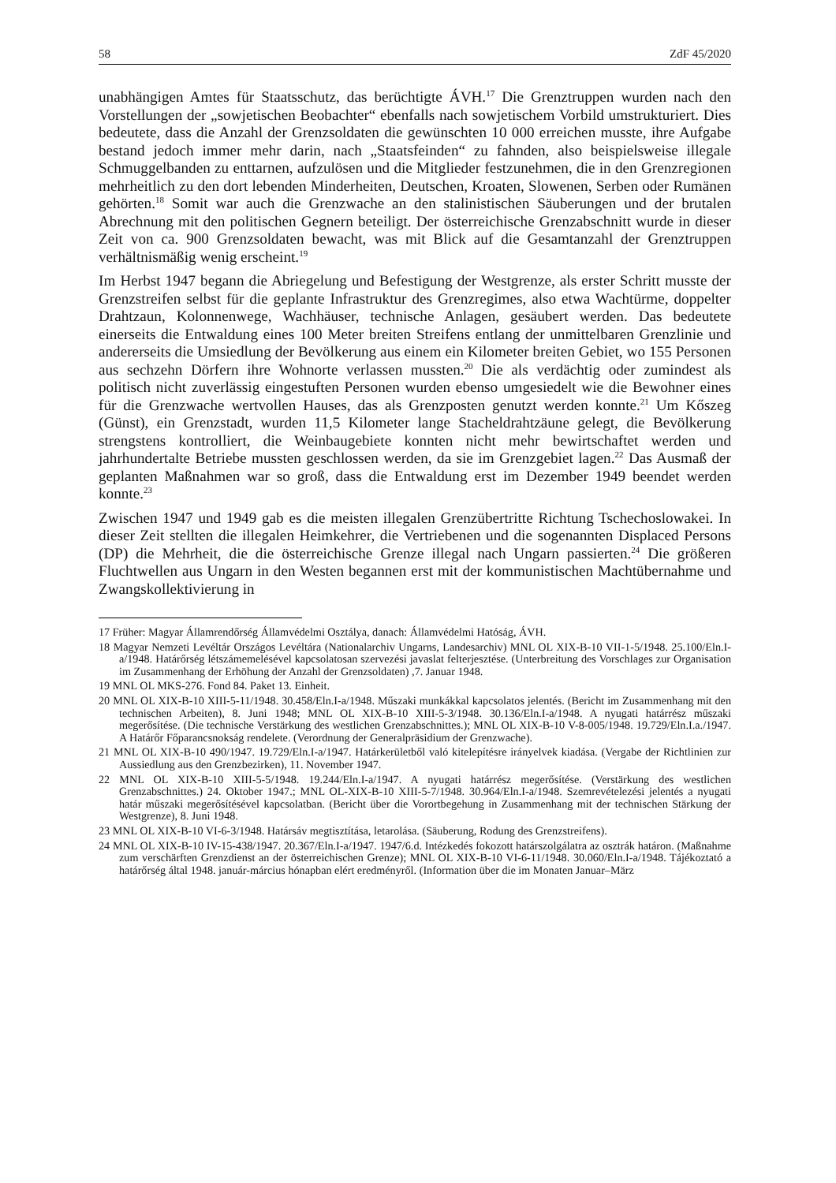58 ZdF 45/2020
unabhängigen Amtes für Staatsschutz, das berüchtigte ÁVH.<sup>17</sup> Die Grenztruppen wurden nach den Vorstellungen der „sowjetischen Beobachter“ ebenfalls nach sowjetischem Vorbild umstrukturiert. Dies bedeutete, dass die Anzahl der Grenzsoldaten die gewünschten 10 000 erreichen musste, ihre Aufgabe bestand jedoch immer mehr darin, nach „Staatsfeinden“ zu fahnden, also beispielsweise illegale Schmuggelbanden zu enttarnen, aufzulösen und die Mitglieder festzunehmen, die in den Grenzregionen mehrheitlich zu den dort lebenden Minderheiten, Deutschen, Kroaten, Slowenen, Serben oder Rumänen gehörten.<sup>18</sup> Somit war auch die Grenzwache an den stalinistischen Säuberungen und der brutalen Abrechnung mit den politischen Gegnern beteiligt. Der österreichische Grenzabschnitt wurde in dieser Zeit von ca. 900 Grenzsoldaten bewacht, was mit Blick auf die Gesamtanzahl der Grenztruppen verhältnismäßig wenig erscheint.<sup>19</sup>
Im Herbst 1947 begann die Abriegelung und Befestigung der Westgrenze, als erster Schritt musste der Grenzstreifen selbst für die geplante Infrastruktur des Grenzregimes, also etwa Wachtürme, doppelter Drahtzaun, Kolonnenwege, Wachhäuser, technische Anlagen, gesäubert werden. Das bedeutete einerseits die Entwaldung eines 100 Meter breiten Streifens entlang der unmittelbaren Grenzlinie und andererseits die Umsiedlung der Bevölkerung aus einem ein Kilometer breiten Gebiet, wo 155 Personen aus sechzehn Dörfern ihre Wohnorte verlassen mussten.<sup>20</sup> Die als verdächtig oder zumindest als politisch nicht zuverlässig eingestuften Personen wurden ebenso umgesiedelt wie die Bewohner eines für die Grenzwache wertvollen Hauses, das als Grenzposten genutzt werden konnte.<sup>21</sup> Um Kőszeg (Günst), ein Grenzstadt, wurden 11,5 Kilometer lange Stacheldrahtzäune gelegt, die Bevölkerung strengstens kontrolliert, die Weinbaugebiete konnten nicht mehr bewirtschaftet werden und jahrhundertalte Betriebe mussten geschlossen werden, da sie im Grenzgebiet lagen.<sup>22</sup> Das Ausmaß der geplanten Maßnahmen war so groß, dass die Entwaldung erst im Dezember 1949 beendet werden konnte.<sup>23</sup>
Zwischen 1947 und 1949 gab es die meisten illegalen Grenzübertritte Richtung Tschechoslowakei. In dieser Zeit stellten die illegalen Heimkehrer, die Vertriebenen und die sogenannten Displaced Persons (DP) die Mehrheit, die die österreichische Grenze illegal nach Ungarn passierten.<sup>24</sup> Die größeren Fluchtwellen aus Ungarn in den Westen begannen erst mit der kommunistischen Machtübernahme und Zwangskollektivierung in
17 Früher: Magyar Államrendőrség Államvédelmi Osztálya, danach: Államvédelmi Hatóság, ÁVH.
18 Magyar Nemzeti Levéltár Országos Levéltára (Nationalarchiv Ungarns, Landesarchiv) MNL OL XIX-B-10 VII-1-5/1948. 25.100/Eln.I-a/1948. Határőrség létszámemelésével kapcsolatosan szervezési javaslat felterjesztése. (Unterbreitung des Vorschlages zur Organisation im Zusammenhang der Erhöhung der Anzahl der Grenzsoldaten) ,7. Januar 1948.
19 MNL OL MKS-276. Fond 84. Paket 13. Einheit.
20 MNL OL XIX-B-10 XIII-5-11/1948. 30.458/Eln.I-a/1948. Műszaki munkákkal kapcsolatos jelentés. (Bericht im Zusammenhang mit den technischen Arbeiten), 8. Juni 1948; MNL OL XIX-B-10 XIII-5-3/1948. 30.136/Eln.I-a/1948. A nyugati határrész műszaki megerősítése. (Die technische Verstärkung des westlichen Grenzabschnittes.); MNL OL XIX-B-10 V-8-005/1948. 19.729/Eln.I.a./1947. A Határőr Főparancsnokság rendelete. (Verordnung der Generalpräsidium der Grenzwache).
21 MNL OL XIX-B-10 490/1947. 19.729/Eln.I-a/1947. Határkerületből való kitelepítésre irányelvek kiadása. (Vergabe der Richtlinien zur Aussiedlung aus den Grenzbezirken), 11. November 1947.
22 MNL OL XIX-B-10 XIII-5-5/1948. 19.244/Eln.I-a/1947. A nyugati határrész megerősítése. (Verstärkung des westlichen Grenzabschnittes.) 24. Oktober 1947.; MNL OL-XIX-B-10 XIII-5-7/1948. 30.964/Eln.I-a/1948. Szemrevételezési jelentés a nyugati határ műszaki megerősítésével kapcsolatban. (Bericht über die Vorortbegehung in Zusammenhang mit der technischen Stärkung der Westgrenze), 8. Juni 1948.
23 MNL OL XIX-B-10 VI-6-3/1948. Határsáv megtisztítása, letarolása. (Säuberung, Rodung des Grenzstreifens).
24 MNL OL XIX-B-10 IV-15-438/1947. 20.367/Eln.I-a/1947. 1947/6.d. Intézkedés fokozott határszolgálatra az osztrák határon. (Maßnahme zum verschärften Grenzdienst an der österreichischen Grenze); MNL OL XIX-B-10 VI-6-11/1948. 30.060/Eln.I-a/1948. Tájékoztató a határőrség által 1948. január-március hónapban elért eredményről. (Information über die im Monaten Januar–März